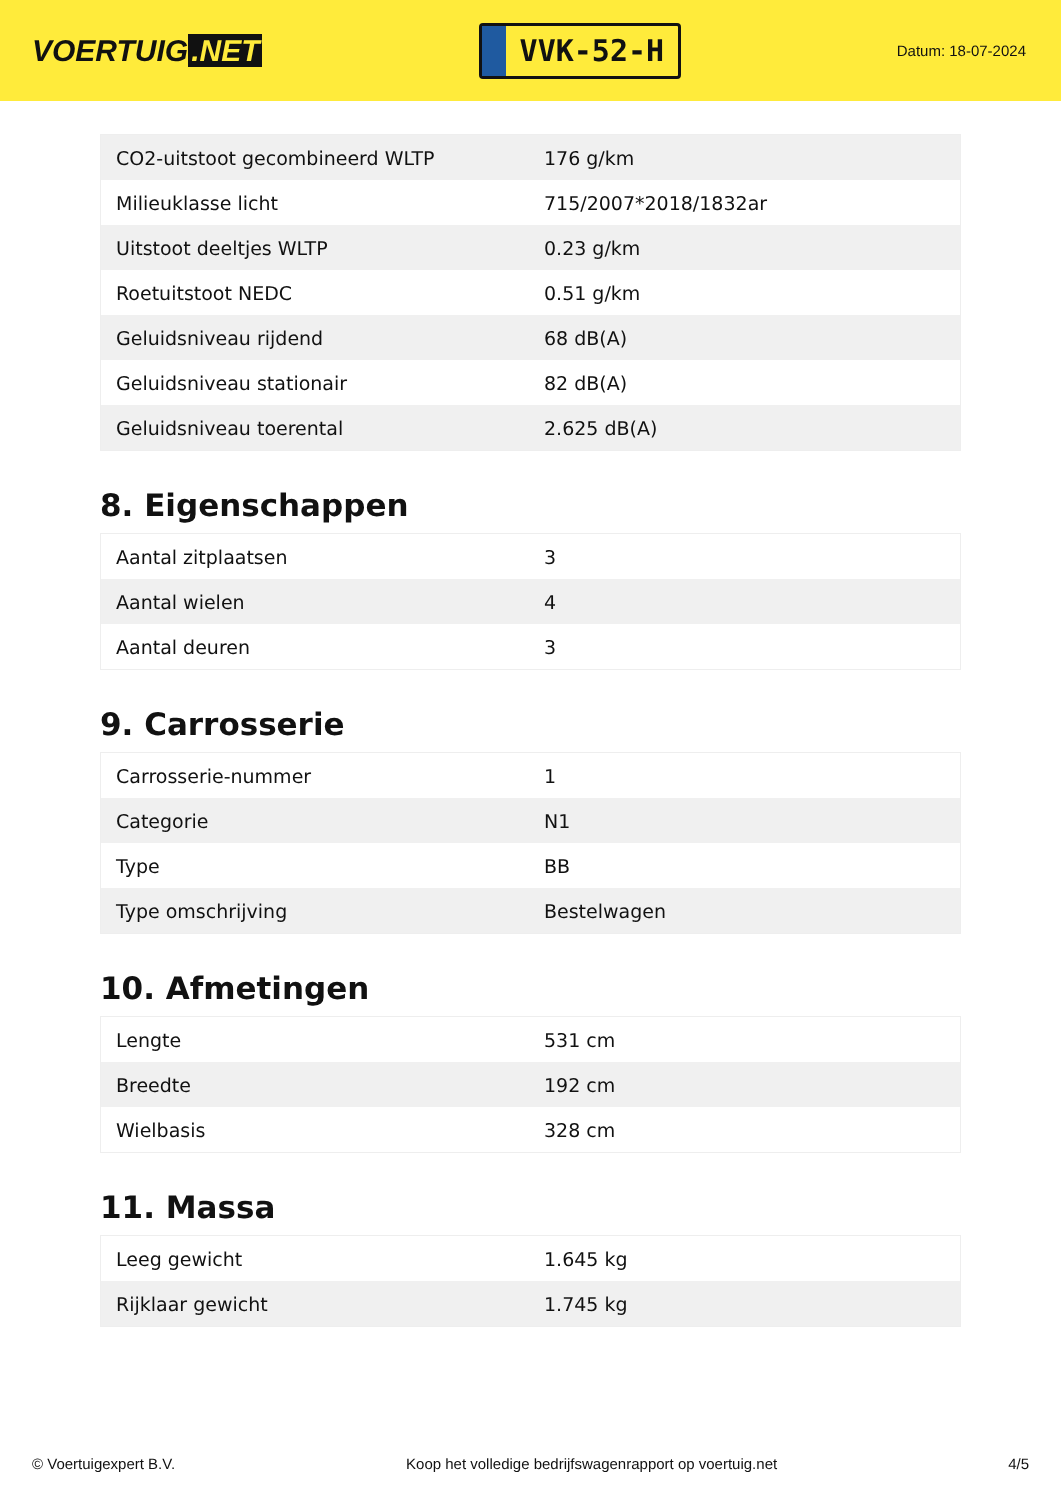VOERTUIG.NET
VVK-52-H
Datum: 18-07-2024
| CO2-uitstoot gecombineerd WLTP | 176 g/km |
| Milieuklasse licht | 715/2007*2018/1832ar |
| Uitstoot deeltjes WLTP | 0.23 g/km |
| Roetuitstoot NEDC | 0.51 g/km |
| Geluidsniveau rijdend | 68 dB(A) |
| Geluidsniveau stationair | 82 dB(A) |
| Geluidsniveau toerental | 2.625 dB(A) |
8. Eigenschappen
| Aantal zitplaatsen | 3 |
| Aantal wielen | 4 |
| Aantal deuren | 3 |
9. Carrosserie
| Carrosserie-nummer | 1 |
| Categorie | N1 |
| Type | BB |
| Type omschrijving | Bestelwagen |
10. Afmetingen
| Lengte | 531 cm |
| Breedte | 192 cm |
| Wielbasis | 328 cm |
11. Massa
| Leeg gewicht | 1.645 kg |
| Rijklaar gewicht | 1.745 kg |
© Voertuigexpert B.V. Koop het volledige bedrijfswagenrapport op voertuig.net 4/5